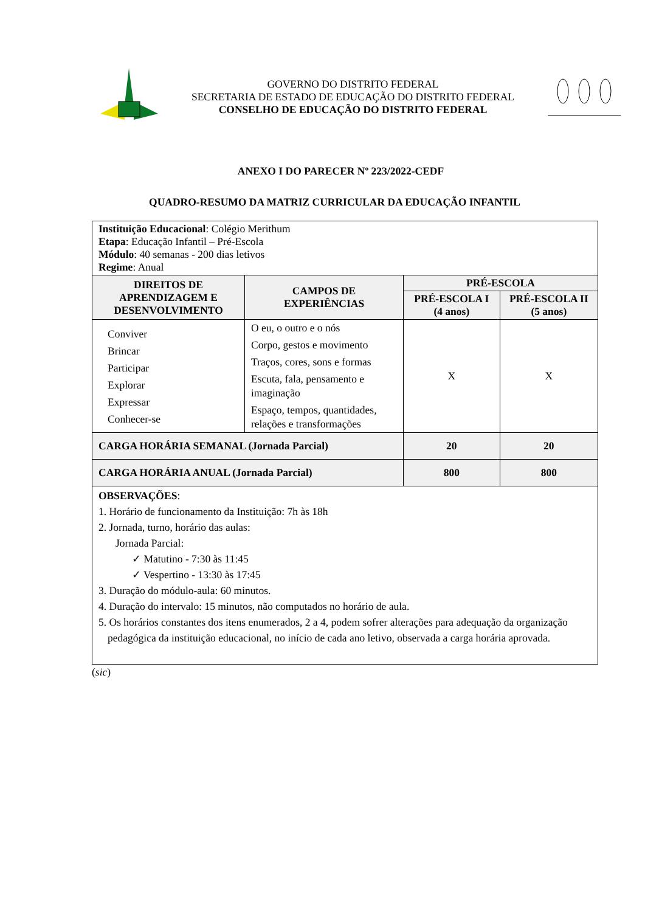GOVERNO DO DISTRITO FEDERAL
SECRETARIA DE ESTADO DE EDUCAÇÃO DO DISTRITO FEDERAL
CONSELHO DE EDUCAÇÃO DO DISTRITO FEDERAL
ANEXO I DO PARECER Nº 223/2022-CEDF
QUADRO-RESUMO DA MATRIZ CURRICULAR DA EDUCAÇÃO INFANTIL
| Instituição Educacional : Colégio Merithum Etapa : Educação Infantil – Pré-Escola Módulo : 40 semanas - 200 dias letivos Regime : Anual | | | |
| DIREITOS DE APRENDIZAGEM E DESENVOLVIMENTO | CAMPOS DE EXPERIÊNCIAS | PRÉ-ESCOLA | |
| | | PRÉ-ESCOLA I (4 anos) | PRÉ-ESCOLA II (5 anos) |
| Conviver Brincar Participar Explorar Expressar Conhecer-se | O eu, o outro e o nós Corpo, gestos e movimento Traços, cores, sons e formas Escuta, fala, pensamento e imaginação Espaço, tempos, quantidades, relações e transformações | X | X |
| CARGA HORÁRIA SEMANAL (Jornada Parcial) | | 20 | 20 |
| CARGA HORÁRIA ANUAL (Jornada Parcial) | | 800 | 800 |
| OBSERVAÇÕES : 1. Horário de funcionamento da Instituição: 7h às 18h 2. Jornada, turno, horário das aulas: Jornada Parcial: ✓ Matutino - 7:30 às 11:45 ✓ Vespertino - 13:30 às 17:45 3. Duração do módulo-aula: 60 minutos. 4. Duração do intervalo: 15 minutos, não computados no horário de aula. 5. Os horários constantes dos itens enumerados, 2 a 4, podem sofrer alterações para adequação da organização pedagógica da instituição educacional, no início de cada ano letivo, observada a carga horária aprovada. | | | |
(sic)